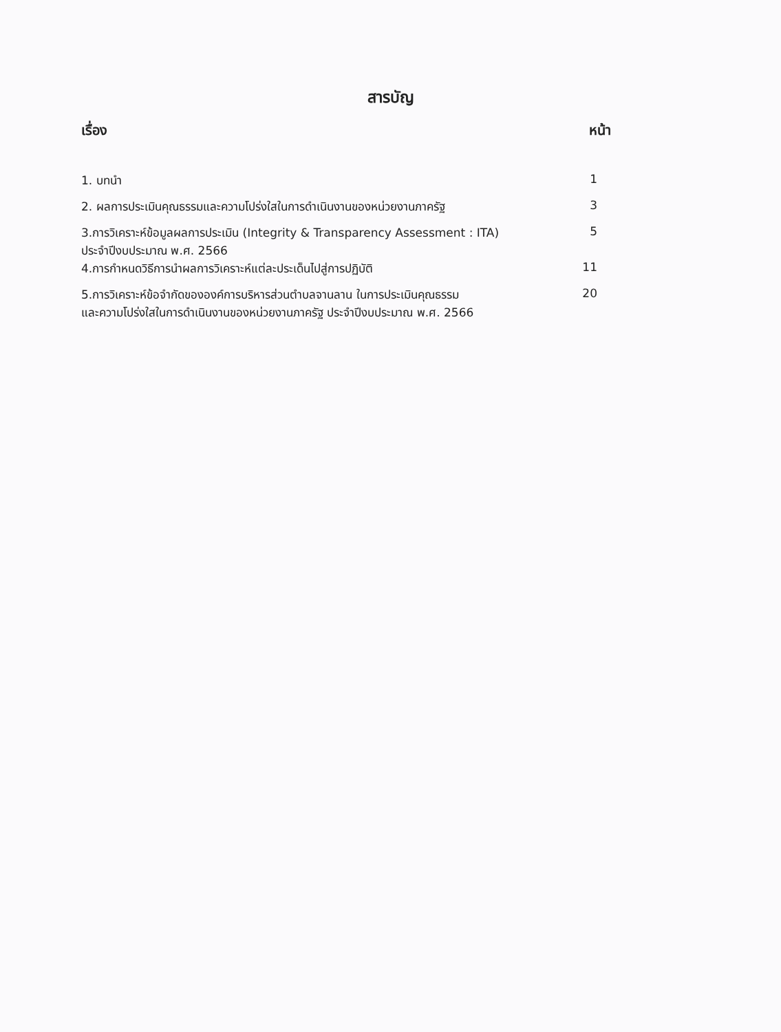สารบัญ
| เรื่อง | หน้า |
| --- | --- |
| 1. บทนำ | 1 |
| 2. ผลการประเมินคุณธรรมและความโปร่งใสในการดำเนินงานของหน่วยงานภาครัฐ | 3 |
| 3.การวิเคราะห์ข้อมูลผลการประเมิน (Integrity & Transparency Assessment : ITA) ประจำปีงบประมาณ พ.ศ. 2566 | 5 |
| 4.การกำหนดวิธีการนำผลการวิเคราะห์แต่ละประเด็นไปสู่การปฏิบัติ | 11 |
| 5.การวิเคราะห์ข้อจำกัดขององค์การบริหารส่วนตำบลจานลาน ในการประเมินคุณธรรม และความโปร่งใสในการดำเนินงานของหน่วยงานภาครัฐ ประจำปีงบประมาณ พ.ศ. 2566 | 20 |